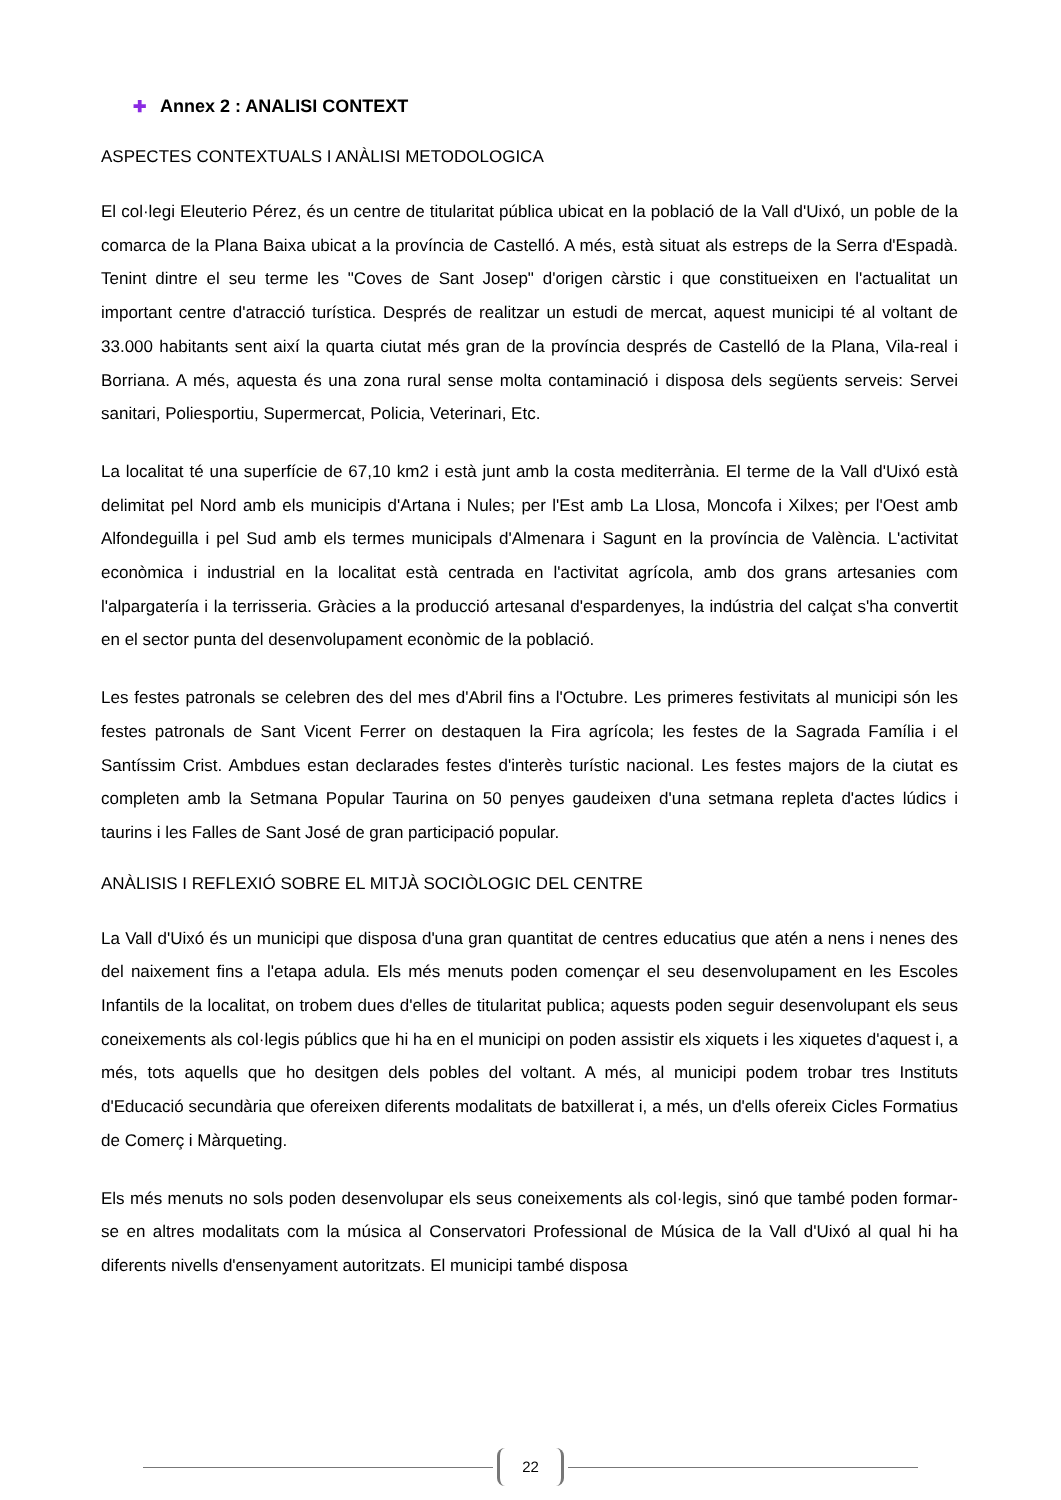✚ Annex 2 : ANALISI CONTEXT
ASPECTES CONTEXTUALS I ANÀLISI METODOLOGICA
El col·legi Eleuterio Pérez, és un centre de titularitat pública ubicat en la població de la Vall d'Uixó, un poble de la comarca de la Plana Baixa ubicat a la província de Castelló. A més, està situat als estreps de la Serra d'Espadà. Tenint dintre el seu terme les "Coves de Sant Josep" d'origen càrstic i que constitueixen en l'actualitat un important centre d'atracció turística. Després de realitzar un estudi de mercat, aquest municipi té al voltant de 33.000 habitants sent així la quarta ciutat més gran de la província després de Castelló de la Plana, Vila-real i Borriana. A més, aquesta és una zona rural sense molta contaminació i disposa dels següents serveis: Servei sanitari, Poliesportiu, Supermercat, Policia, Veterinari, Etc.
La localitat té una superfície de 67,10 km2 i està junt amb la costa mediterrània. El terme de la Vall d'Uixó està delimitat pel Nord amb els municipis d'Artana i Nules; per l'Est amb La Llosa, Moncofa i Xilxes; per l'Oest amb Alfondeguilla i pel Sud amb els termes municipals d'Almenara i Sagunt en la província de València. L'activitat econòmica i industrial en la localitat està centrada en l'activitat agrícola, amb dos grans artesanies com l'alpargatería i la terrisseria. Gràcies a la producció artesanal d'espardenyes, la indústria del calçat s'ha convertit en el sector punta del desenvolupament econòmic de la població.
Les festes patronals se celebren des del mes d'Abril fins a l'Octubre. Les primeres festivitats al municipi són les festes patronals de Sant Vicent Ferrer on destaquen la Fira agrícola; les festes de la Sagrada Família i el Santíssim Crist. Ambdues estan declarades festes d'interès turístic nacional. Les festes majors de la ciutat es completen amb la Setmana Popular Taurina on 50 penyes gaudeixen d'una setmana repleta d'actes lúdics i taurins i les Falles de Sant José de gran participació popular.
ANÀLISIS I REFLEXIÓ SOBRE EL MITJÀ SOCIÒLOGIC DEL CENTRE
La Vall d'Uixó és un municipi que disposa d'una gran quantitat de centres educatius que atén a nens i nenes des del naixement fins a l'etapa adula. Els més menuts poden començar el seu desenvolupament en les Escoles Infantils de la localitat, on trobem dues d'elles de titularitat publica; aquests poden seguir desenvolupant els seus coneixements als col·legis públics que hi ha en el municipi on poden assistir els xiquets i les xiquetes d'aquest i, a més, tots aquells que ho desitgen dels pobles del voltant. A més, al municipi podem trobar tres Instituts d'Educació secundària que ofereixen diferents modalitats de batxillerat i, a més, un d'ells ofereix Cicles Formatius de Comerç i Màrqueting.
Els més menuts no sols poden desenvolupar els seus coneixements als col·legis, sinó que també poden formar-se en altres modalitats com la música al Conservatori Professional de Música de la Vall d'Uixó al qual hi ha diferents nivells d'ensenyament autoritzats. El municipi també disposa
22